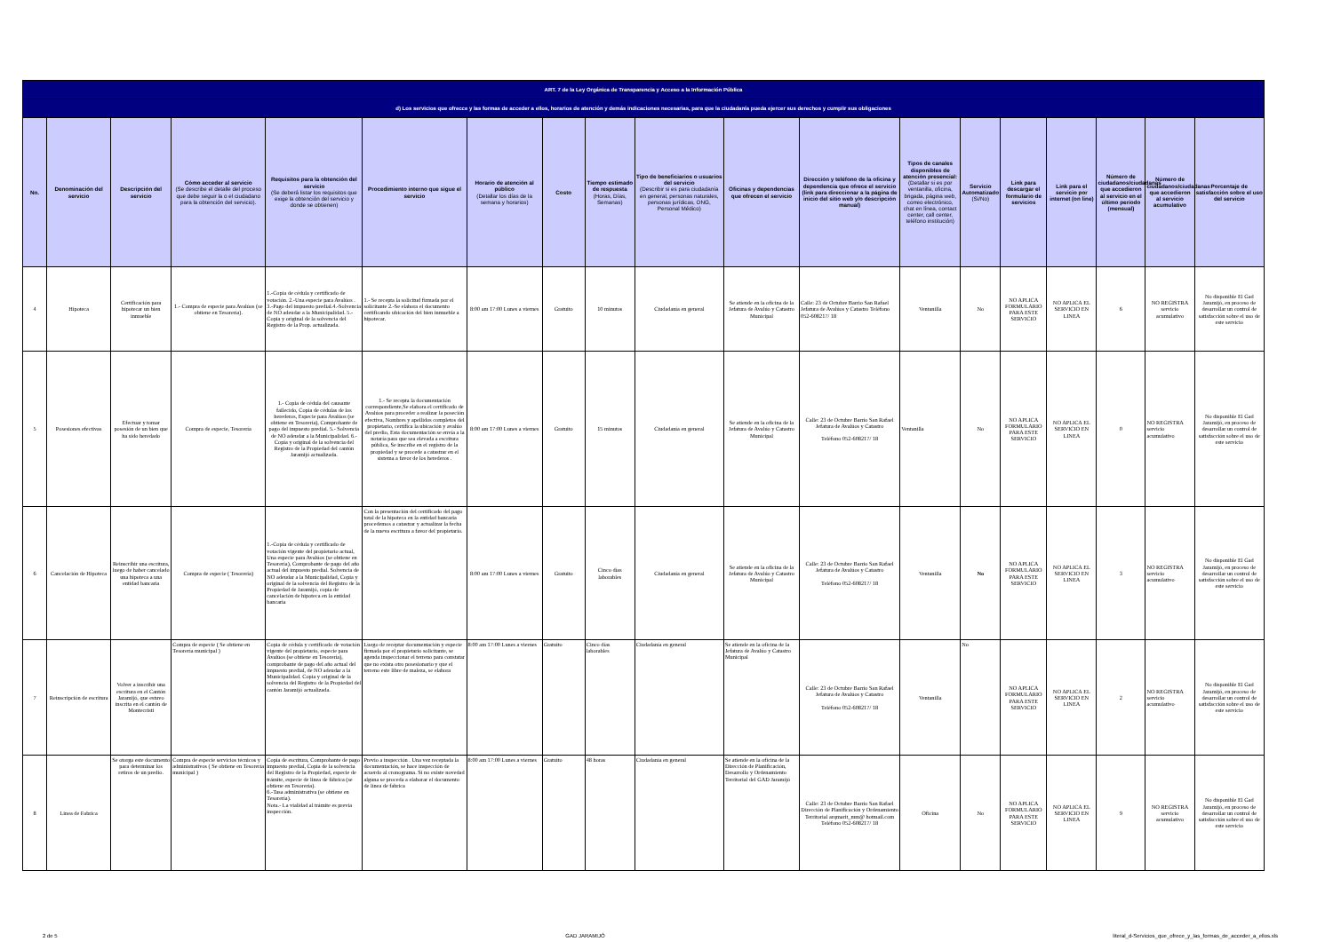| ART. 7 de la Ley Orgánica de Transparencia y Acceso a la Información Pública | | | | | | | | | | | | | | | | | | |
| --- | --- | --- | --- | --- | --- | --- | --- | --- | --- | --- | --- | --- | --- | --- | --- | --- | --- | --- |
| d) Los servicios que ofrecce y las formas de acceder a ellos, horarios de atención y demás indicaciones necesarias, para que la ciudadanía pueda ejercer sus derechos y cumplir sus obligaciones | | | | | | | | | | | | | | | | | | |
| No. | Denominación del servicio | Descripción del servicio | Cómo acceder al servicio (Se describe el detalle del proceso que debe seguir la o el ciudadano para la obtención del servicio). | Requisitos para la obtención del servicio (Se deberá listar los requisitos que exige la obtención del servicio y donde se obtienen) | Procedimiento interno que sigue el servicio | Horario de atención al público (Detallar los días de la semana y horarios) | Costo | Tiempo estimado de respuesta (Horas, Días, Semanas) | Tipo de beneficiarios o usuarios del servicio (Describir si es para ciudadanía en general, personas naturales, personas jurídicas, ONG, Personal Médico) | Oficinas y dependencias que ofrecen el servicio | Dirección y teléfono de la oficina y dependencia que ofrece el servicio (link para direccionar a la página de inicio del sitio web y/o descripción manual) | Tipos de canales disponibles de atención presencial: (Detallar si es por ventanilla, oficina, brigada, página web, correo electrónico, chat en línea, contact center, call center, teléfono institución) | Servicio Automatizado (Si/No) | Link para descargar el formulario de servicios | Link para el servicio por internet (on line) | Número de ciudadanos/ciudadanas que accedieron al servicio en el último período (mensual) | Número de ciudadanos/ciudadanas que accedieron al servicio acumulativo | Porcentaje de satisfacción sobre el uso del servicio |
| 4 | Hipoteca | Certificación para hipotecar un bien inmueble | 1.- Compra de especie para Avalúos (se obtiene en Tesorería). | 1.-Copia de cédula y certificado de votación. 2.-Una especie para Avalúos . 3.-Pago del impuesto predial.4.-Solvencia de NO adeudar a la Municipalidad. 5.-Copia y original de la solvencia del Registro de la Prop. actualizada. | 1.- Se recepta la solicitud firmada por el solicitante 2.-Se elabora el documento certificando ubicación del bien inmueble a hipotecar. | 8:00 am 17:00 Lunes a viernes | Gratuito | 10 minutos | Ciudadanía en general | Se atiende en la oficina de la Jefatura de Avalúo y Catastro Municipal | Calle: 23 de Octubre Barrio San Rafael Jefatura de Avalúos y Catastro Teléfono 052-608217/ 18 | Ventanilla | No | NO APLICA FORMULARIO PARA ESTE SERVICIO | NO APLICA EL SERVICIO EN LINEA | 6 | NO REGISTRA servicio acumulativo | No disponible El Gad Jaramijó, en proceso de desarrollar un control de satisfacción sobre el uso de este servicio |
| 5 | Posesiones efectivas | Efectuar y tomar posesión de un bien que ha sido heredado | Compra de especie, Tesorería | 1.- Copia de cédula del causante fallecido, Copia de cédulas de los herederos, Especie para Avalúos (se obtiene en Tesorería), Comprobante de pago del impuesto predial. 5.- Solvencia de NO adeudar a la Municipalidad. 6.- Copia y original de la solvencia del Registro de la Propiedad del cantón Jaramijó actualizada. | 1.- Se recepta la documentación correspondiente,Se elabora el certificado de Avalúos para proceder a realizar la poseción efectiva, Nombres y apellidos completos del propietario, certifica la ubicación y avalúo del predio, Esta documentación se envía a la notaría para que sea elevada a escritura pública, Se inscribe en el registro de la propiedad y se procede a catastrar en el sistema a favor de los herederos . | 8:00 am 17:00 Lunes a viernes | Gratuito | 15 minutos | Ciudadanía en general | Se atiende en la oficina de la Jefatura de Avalúo y Catastro Municipal | Calle: 23 de Octubre Barrio San Rafael Jefatura de Avalúos y Catastro Teléfono 052-608217/ 18 | Ventanilla | No | NO APLICA FORMULARIO PARA ESTE SERVICIO | NO APLICA EL SERVICIO EN LINEA | 0 | NO REGISTRA servicio acumulativo | No disponible El Gad Jaramijó, en proceso de desarrollar un control de satisfacción sobre el uso de este servicio |
| 6 | Cancelación de Hipoteca | Reinscribir una escritura, luego de haber cancelado una hipoteca a una entidad bancaria | Compra de especie ( Tesorería) | 1.-Copia de cédula y certificado de votación vigente del propietario actual, Una especie para Avalúos (se obtiene en Tesorería), Comprobante de pago del año actual del impuesto predial. Solvencia de NO adeudar a la Municipalidad, Copia y original de la solvencia del Registro de la Propiedad de Jaramijó, copia de cancelación de hipoteca en la entidad bancaria | Con la presentación del certificado del pago total de la hipoteca en la entidad bancaria procedemos a catastrar y actualizar la fecha de la nueva escritura a favor del propietario. | 8:00 am 17:00 Lunes a viernes | Gratuito | Cinco días laborables | Ciudadanía en general | Se atiende en la oficina de la Jefatura de Avalúo y Catastro Municipal | Calle: 23 de Octubre Barrio San Rafael Jefatura de Avalúos y Catastro Teléfono 052-608217/ 18 | Ventanilla | No | NO APLICA FORMULARIO PARA ESTE SERVICIO | NO APLICA EL SERVICIO EN LINEA | 3 | NO REGISTRA servicio acumulativo | No disponible El Gad Jaramijó, en proceso de desarrollar un control de satisfacción sobre el uso de este servicio |
| 7 | Reinscripción de escritura | Volver a inscribir una escritura en el Cantón Jaramijó, que estuvo inscrita en el cantón de Montecristi | Compra de especie ( Se obtiene en Tesorería municipal ) | Copia de cédula y certificado de votación vigente del propietario, especie para Avalúos (se obtiene en Tesorería), comprobante de pago del año actual del impuesto predial, de NO adeudar a la Municipalidad. Copia y original de la solvencia del Registro de la Propiedad del cantón Jaramijó actualizada. | Luego de receptar documentación y especie firmada por el propietario solicitante, se agenda inspeccionar el terreno para constatar que no exista otro posesionario y que el terreno este libre de maleza, se elabora | 8:00 am 17:00 Lunes a viernes | Gratuito | Cinco días laborables | Ciudadanía en general | Se atiende en la oficina de la Jefatura de Avalúo y Catastro Municipal | Calle: 23 de Octubre Barrio San Rafael Jefatura de Avalúos y Catastro Teléfono 052-608217/ 18 | Ventanilla | No | NO APLICA FORMULARIO PARA ESTE SERVICIO | NO APLICA EL SERVICIO EN LINEA | 2 | NO REGISTRA servicio acumulativo | No disponible El Gad Jaramijó, en proceso de desarrollar un control de satisfacción sobre el uso de este servicio |
| 8 | Linea de Fabrica | Se otorga este documento para determinar los retiros de un predio. | Compra de especie servicios técnicos y administrativos ( Se obtiene en Tesorería municipal ) | Copia de escritura, Comprobante de pago impuesto predial, Copia de la solvencia del Registro de la Propiedad, especie de trámite, especie de linea de fábrica (se obtiene en Tesorería). 6.-Tasa administrativa (se obtiene en Tesorería). Nota.- La vialidad al trámite es previa inspección. | Previo a inspección . Una vez receptada la documentación, se hace inspección de acuerdo al cronograma. Si no existe novedad alguna se proceda a elaborar el documento de linea de fabrica | 8:00 am 17:00 Lunes a viernes | Gratuito | 48 horas | Ciudadanía en general | Se atiende en la oficina de la Dirección de Planificación, Desarrollo y Ordenamiento Territorial del GAD Jaramijó | Calle: 23 de Octubre Barrio San Rafael Dirección de Planificación y Ordenamiento Territorial arqmarit_mm@ hotmail.com Teléfono 052-608217/ 18 | Oficina | No | NO APLICA FORMULARIO PARA ESTE SERVICIO | NO APLICA EL SERVICIO EN LINEA | 9 | NO REGISTRA servicio acumulativo | No disponible El Gad Jaramijó, en proceso de desarrollar un control de satisfacción sobre el uso de este servicio |
2 de 5 GAD JARAMIJÓ literal_d-Servicios_que_ofrece_y_las_formas_de_acceder_a_ellos.xls